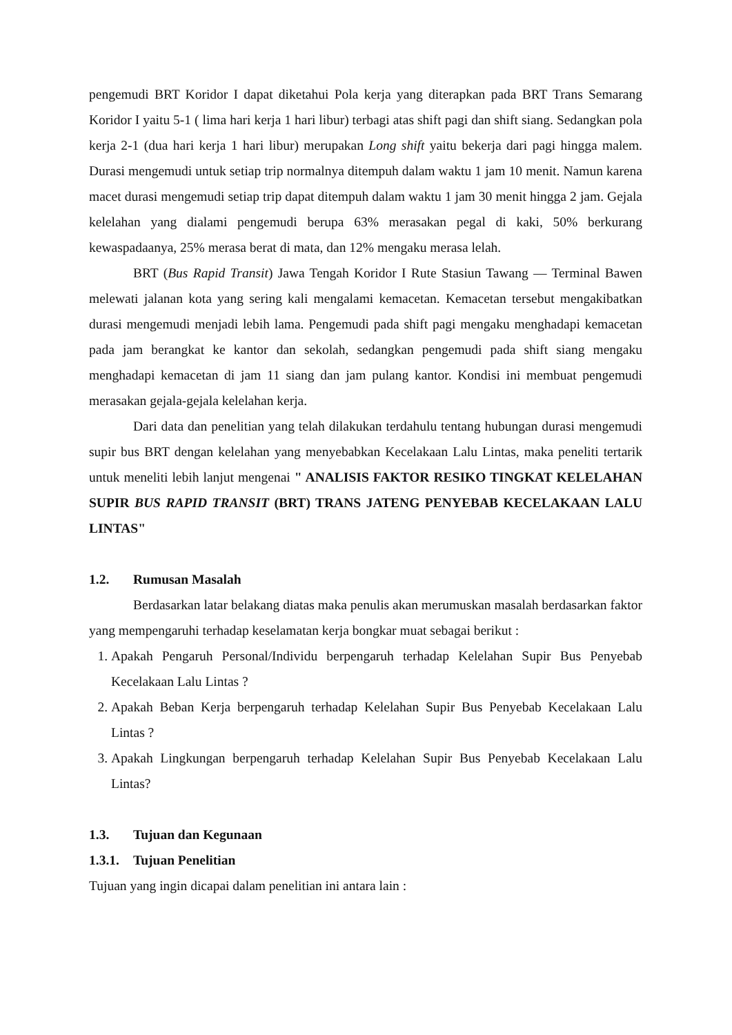pengemudi BRT Koridor I dapat diketahui Pola kerja yang diterapkan pada BRT Trans Semarang Koridor I yaitu 5-1 ( lima hari kerja 1 hari libur) terbagi atas shift pagi dan shift siang. Sedangkan pola kerja 2-1 (dua hari kerja 1 hari libur) merupakan Long shift yaitu bekerja dari pagi hingga malem. Durasi mengemudi untuk setiap trip normalnya ditempuh dalam waktu 1 jam 10 menit. Namun karena macet durasi mengemudi setiap trip dapat ditempuh dalam waktu 1 jam 30 menit hingga 2 jam. Gejala kelelahan yang dialami pengemudi berupa 63% merasakan pegal di kaki, 50% berkurang kewaspadaanya, 25% merasa berat di mata, dan 12% mengaku merasa lelah.
BRT (Bus Rapid Transit) Jawa Tengah Koridor I Rute Stasiun Tawang — Terminal Bawen melewati jalanan kota yang sering kali mengalami kemacetan. Kemacetan tersebut mengakibatkan durasi mengemudi menjadi lebih lama. Pengemudi pada shift pagi mengaku menghadapi kemacetan pada jam berangkat ke kantor dan sekolah, sedangkan pengemudi pada shift siang mengaku menghadapi kemacetan di jam 11 siang dan jam pulang kantor. Kondisi ini membuat pengemudi merasakan gejala-gejala kelelahan kerja.
Dari data dan penelitian yang telah dilakukan terdahulu tentang hubungan durasi mengemudi supir bus BRT dengan kelelahan yang menyebabkan Kecelakaan Lalu Lintas, maka peneliti tertarik untuk meneliti lebih lanjut mengenai " ANALISIS FAKTOR RESIKO TINGKAT KELELAHAN SUPIR BUS RAPID TRANSIT (BRT) TRANS JATENG PENYEBAB KECELAKAAN LALU LINTAS"
1.2. Rumusan Masalah
Berdasarkan latar belakang diatas maka penulis akan merumuskan masalah berdasarkan faktor yang mempengaruhi terhadap keselamatan kerja bongkar muat sebagai berikut :
1. Apakah Pengaruh Personal/Individu berpengaruh terhadap Kelelahan Supir Bus Penyebab Kecelakaan Lalu Lintas ?
2. Apakah Beban Kerja berpengaruh terhadap Kelelahan Supir Bus Penyebab Kecelakaan Lalu Lintas ?
3. Apakah Lingkungan berpengaruh terhadap Kelelahan Supir Bus Penyebab Kecelakaan Lalu Lintas?
1.3. Tujuan dan Kegunaan
1.3.1. Tujuan Penelitian
Tujuan yang ingin dicapai dalam penelitian ini antara lain :